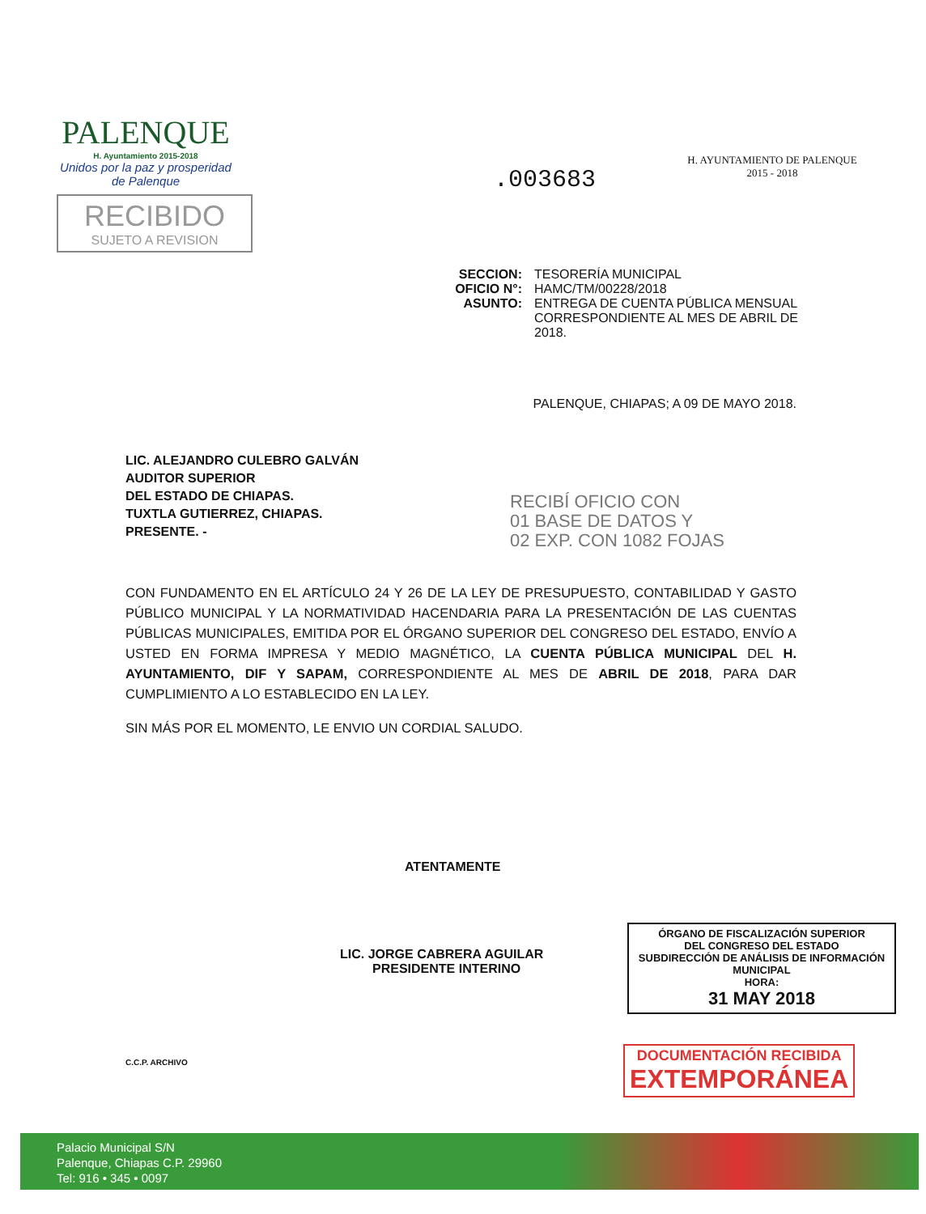PALENQUE
H. Ayuntamiento 2015-2018
Unidos por la paz y prosperidad de Palenque
RECIBIDO
SUJETO A REVISION
H. AYUNTAMIENTO DE PALENQUE
2015 - 2018
.003683
SECCION: TESORERÍA MUNICIPAL
OFICIO N°: HAMC/TM/00228/2018
ASUNTO: ENTREGA DE CUENTA PÚBLICA MENSUAL CORRESPONDIENTE AL MES DE ABRIL DE 2018.
PALENQUE, CHIAPAS; A 09 DE MAYO 2018.
LIC. ALEJANDRO CULEBRO GALVÁN
AUDITOR SUPERIOR
DEL ESTADO DE CHIAPAS.
TUXTLA GUTIERREZ, CHIAPAS.
PRESENTE. -
RECIBÍ OFICIO CON
01 BASE DE DATOS Y
02 EXP. CON 1082 FOJAS
CON FUNDAMENTO EN EL ARTÍCULO 24 Y 26 DE LA LEY DE PRESUPUESTO, CONTABILIDAD Y GASTO PÚBLICO MUNICIPAL Y LA NORMATIVIDAD HACENDARIA PARA LA PRESENTACIÓN DE LAS CUENTAS PÚBLICAS MUNICIPALES, EMITIDA POR EL ÓRGANO SUPERIOR DEL CONGRESO DEL ESTADO, ENVÍO A USTED EN FORMA IMPRESA Y MEDIO MAGNÉTICO, LA CUENTA PÚBLICA MUNICIPAL DEL H. AYUNTAMIENTO, DIF Y SAPAM, CORRESPONDIENTE AL MES DE ABRIL DE 2018, PARA DAR CUMPLIMIENTO A LO ESTABLECIDO EN LA LEY.
SIN MÁS POR EL MOMENTO, LE ENVIO UN CORDIAL SALUDO.
ATENTAMENTE
LIC. JORGE CABRERA AGUILAR
PRESIDENTE INTERINO
ÓRGANO DE FISCALIZACIÓN SUPERIOR
DEL CONGRESO DEL ESTADO
SUBDIRECCIÓN DE ANÁLISIS DE INFORMACIÓN MUNICIPAL
HORA:
31 MAY 2018
DOCUMENTACIÓN RECIBIDA
EXTEMPORÁNEA
C.C.P. ARCHIVO
Palacio Municipal S/N
Palenque, Chiapas C.P. 29960
Tel: 916 • 345 • 0097